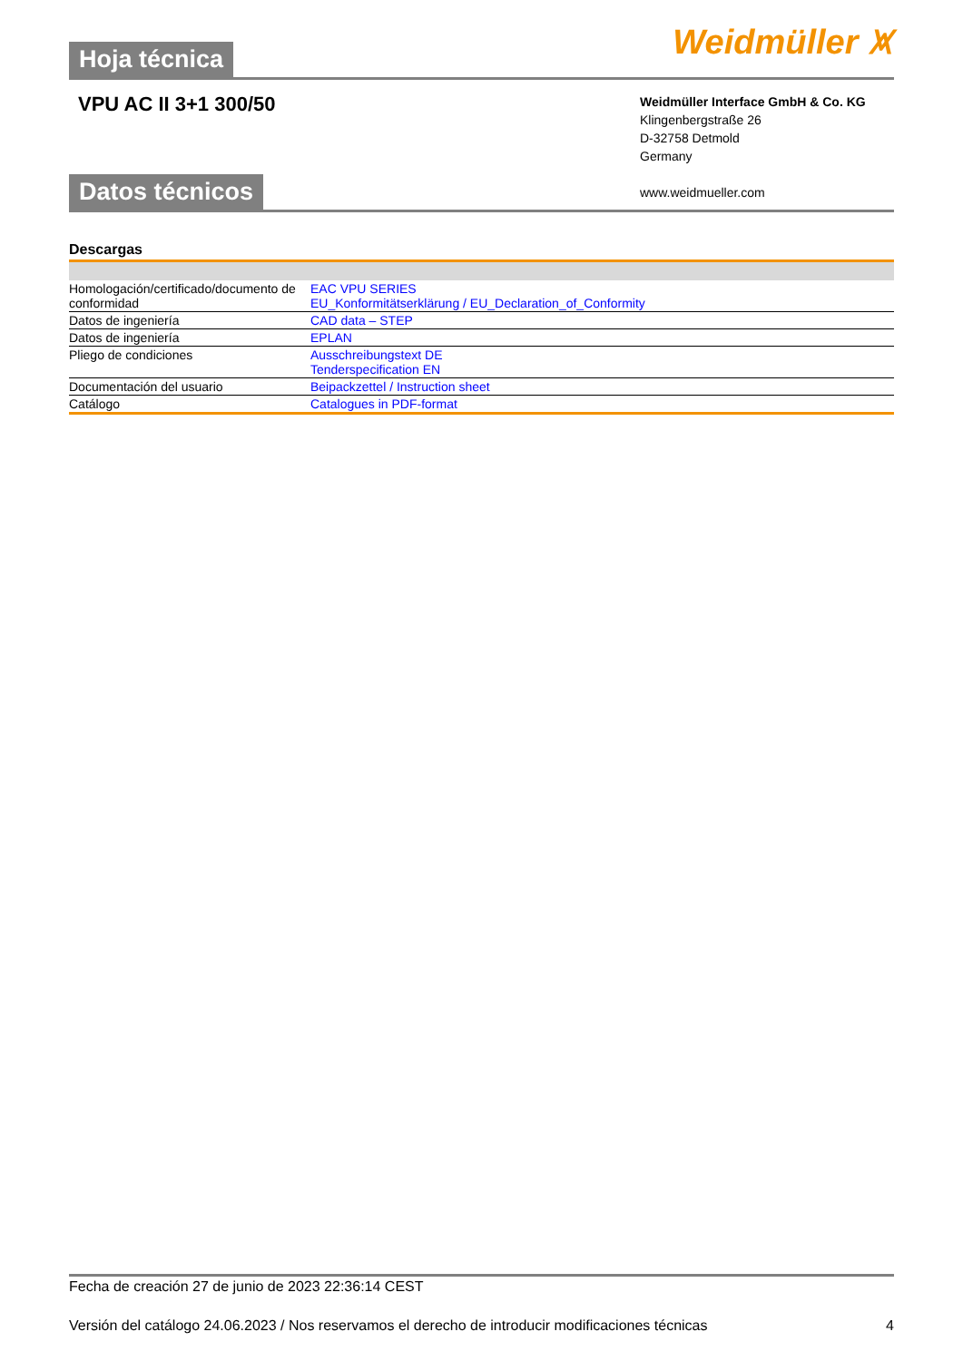Hoja técnica
Weidmüller ⩙
VPU AC II 3+1 300/50
Weidmüller Interface GmbH & Co. KG
Klingenbergstraße 26
D-32758 Detmold
Germany
www.weidmueller.com
Datos técnicos
Descargas
| Homologación/certificado/documento de conformidad | EAC VPU SERIES EU_Konformitätserklärung / EU_Declaration_of_Conformity |
| Datos de ingeniería | CAD data – STEP |
| Datos de ingeniería | EPLAN |
| Pliego de condiciones | Ausschreibungstext DE Tenderspecification EN |
| Documentación del usuario | Beipackzettel / Instruction sheet |
| Catálogo | Catalogues in PDF-format |
Fecha de creación 27 de junio de 2023 22:36:14 CEST
Versión del catálogo 24.06.2023 / Nos reservamos el derecho de introducir modificaciones técnicas 4